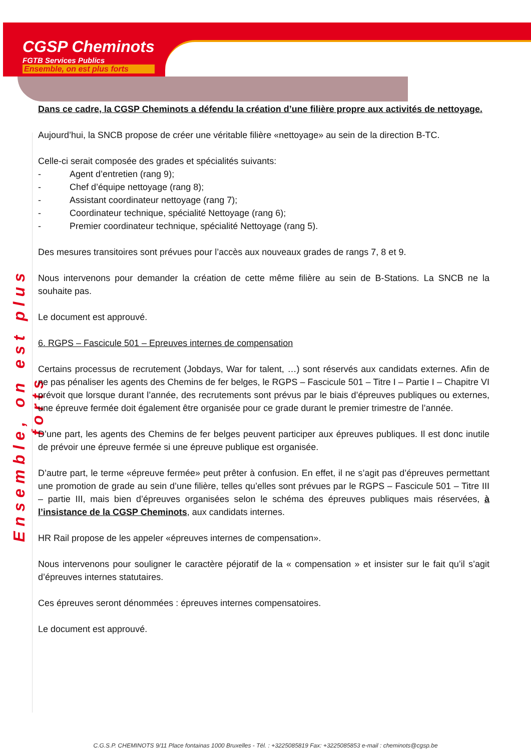CGSP Cheminots
FGTB Services Publics
Ensemble, on est plus forts
Ensemble, on est plus forts
Dans ce cadre, la CGSP Cheminots a défendu la création d’une filière propre aux activités de nettoyage.
Aujourd’hui, la SNCB propose de créer une véritable filière «nettoyage» au sein de la direction B-TC.
Celle-ci serait composée des grades et spécialités suivants:
- Agent d’entretien (rang 9);
- Chef d’équipe nettoyage (rang 8);
- Assistant coordinateur nettoyage (rang 7);
- Coordinateur technique, spécialité Nettoyage (rang 6);
- Premier coordinateur technique, spécialité Nettoyage (rang 5).
Des mesures transitoires sont prévues pour l’accès aux nouveaux grades de rangs 7, 8 et 9.
Nous intervenons pour demander la création de cette même filière au sein de B-Stations. La SNCB ne la souhaite pas.
Le document est approuvé.
6. RGPS – Fascicule 501 – Epreuves internes de compensation
Certains processus de recrutement (Jobdays, War for talent, …) sont réservés aux candidats externes. Afin de ne pas pénaliser les agents des Chemins de fer belges, le RGPS – Fascicule 501 – Titre I – Partie I – Chapitre VI prévoit que lorsque durant l’année, des recrutements sont prévus par le biais d’épreuves publiques ou externes, une épreuve fermée doit également être organisée pour ce grade durant le premier trimestre de l’année.
D’une part, les agents des Chemins de fer belges peuvent participer aux épreuves publiques. Il est donc inutile de prévoir une épreuve fermée si une épreuve publique est organisée.
D’autre part, le terme «épreuve fermée» peut prêter à confusion. En effet, il ne s’agit pas d’épreuves permettant une promotion de grade au sein d’une filière, telles qu’elles sont prévues par le RGPS – Fascicule 501 – Titre III – partie III, mais bien d’épreuves organisées selon le schéma des épreuves publiques mais réservées, à l’insistance de la CGSP Cheminots, aux candidats internes.
HR Rail propose de les appeler «épreuves internes de compensation».
Nous intervenons pour souligner le caractère péjoratif de la « compensation » et insister sur le fait qu’il s’agit d’épreuves internes statutaires.
Ces épreuves seront dénommées : épreuves internes compensatoires.
Le document est approuvé.
C.G.S.P. CHEMINOTS 9/11 Place fontainas 1000 Bruxelles - Tél. : +3225085819 Fax: +3225085853 e-mail : cheminots@cgsp.be